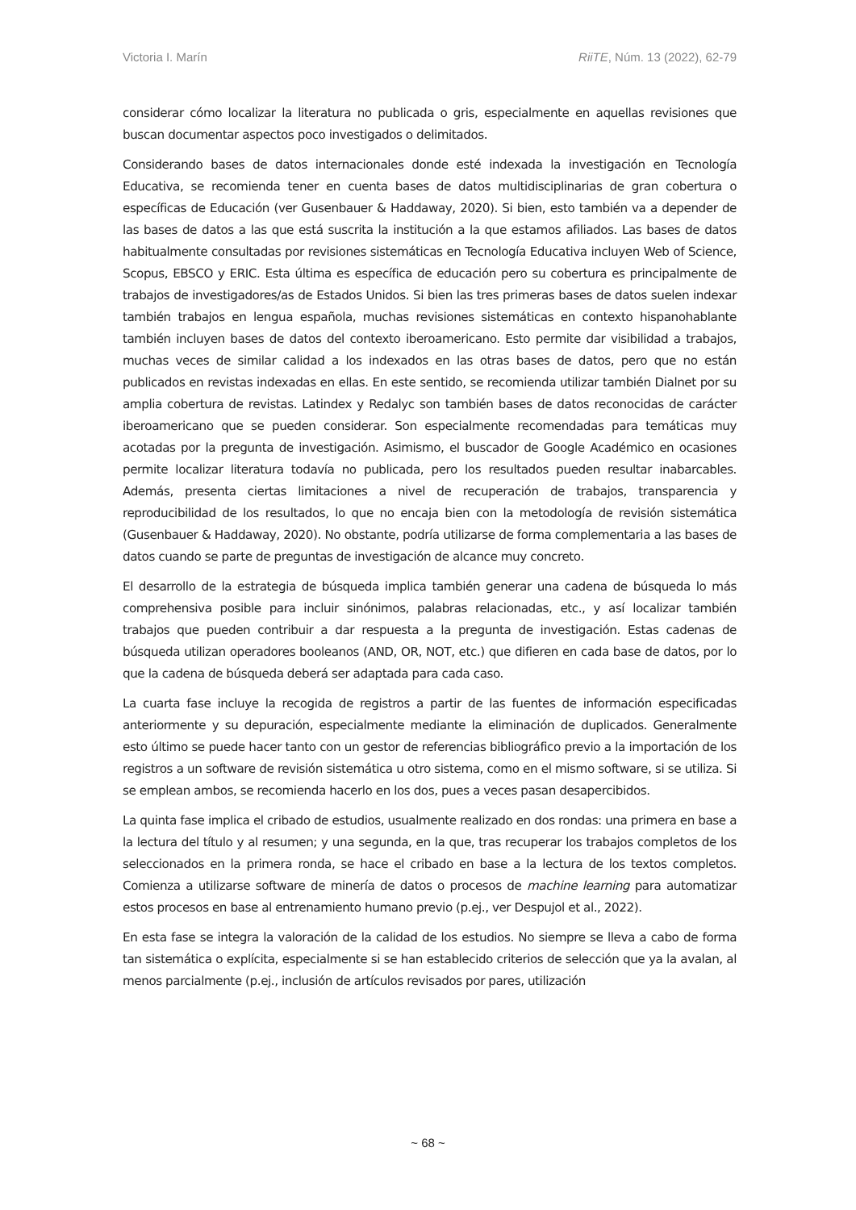Victoria I. Marín RiiTE, Núm. 13 (2022), 62-79
considerar cómo localizar la literatura no publicada o gris, especialmente en aquellas revisiones que buscan documentar aspectos poco investigados o delimitados.
Considerando bases de datos internacionales donde esté indexada la investigación en Tecnología Educativa, se recomienda tener en cuenta bases de datos multidisciplinarias de gran cobertura o específicas de Educación (ver Gusenbauer & Haddaway, 2020). Si bien, esto también va a depender de las bases de datos a las que está suscrita la institución a la que estamos afiliados. Las bases de datos habitualmente consultadas por revisiones sistemáticas en Tecnología Educativa incluyen Web of Science, Scopus, EBSCO y ERIC. Esta última es específica de educación pero su cobertura es principalmente de trabajos de investigadores/as de Estados Unidos. Si bien las tres primeras bases de datos suelen indexar también trabajos en lengua española, muchas revisiones sistemáticas en contexto hispanohablante también incluyen bases de datos del contexto iberoamericano. Esto permite dar visibilidad a trabajos, muchas veces de similar calidad a los indexados en las otras bases de datos, pero que no están publicados en revistas indexadas en ellas. En este sentido, se recomienda utilizar también Dialnet por su amplia cobertura de revistas. Latindex y Redalyc son también bases de datos reconocidas de carácter iberoamericano que se pueden considerar. Son especialmente recomendadas para temáticas muy acotadas por la pregunta de investigación. Asimismo, el buscador de Google Académico en ocasiones permite localizar literatura todavía no publicada, pero los resultados pueden resultar inabarcables. Además, presenta ciertas limitaciones a nivel de recuperación de trabajos, transparencia y reproducibilidad de los resultados, lo que no encaja bien con la metodología de revisión sistemática (Gusenbauer & Haddaway, 2020). No obstante, podría utilizarse de forma complementaria a las bases de datos cuando se parte de preguntas de investigación de alcance muy concreto.
El desarrollo de la estrategia de búsqueda implica también generar una cadena de búsqueda lo más comprehensiva posible para incluir sinónimos, palabras relacionadas, etc., y así localizar también trabajos que pueden contribuir a dar respuesta a la pregunta de investigación. Estas cadenas de búsqueda utilizan operadores booleanos (AND, OR, NOT, etc.) que difieren en cada base de datos, por lo que la cadena de búsqueda deberá ser adaptada para cada caso.
La cuarta fase incluye la recogida de registros a partir de las fuentes de información especificadas anteriormente y su depuración, especialmente mediante la eliminación de duplicados. Generalmente esto último se puede hacer tanto con un gestor de referencias bibliográfico previo a la importación de los registros a un software de revisión sistemática u otro sistema, como en el mismo software, si se utiliza. Si se emplean ambos, se recomienda hacerlo en los dos, pues a veces pasan desapercibidos.
La quinta fase implica el cribado de estudios, usualmente realizado en dos rondas: una primera en base a la lectura del título y al resumen; y una segunda, en la que, tras recuperar los trabajos completos de los seleccionados en la primera ronda, se hace el cribado en base a la lectura de los textos completos. Comienza a utilizarse software de minería de datos o procesos de machine learning para automatizar estos procesos en base al entrenamiento humano previo (p.ej., ver Despujol et al., 2022).
En esta fase se integra la valoración de la calidad de los estudios. No siempre se lleva a cabo de forma tan sistemática o explícita, especialmente si se han establecido criterios de selección que ya la avalan, al menos parcialmente (p.ej., inclusión de artículos revisados por pares, utilización
~ 68 ~